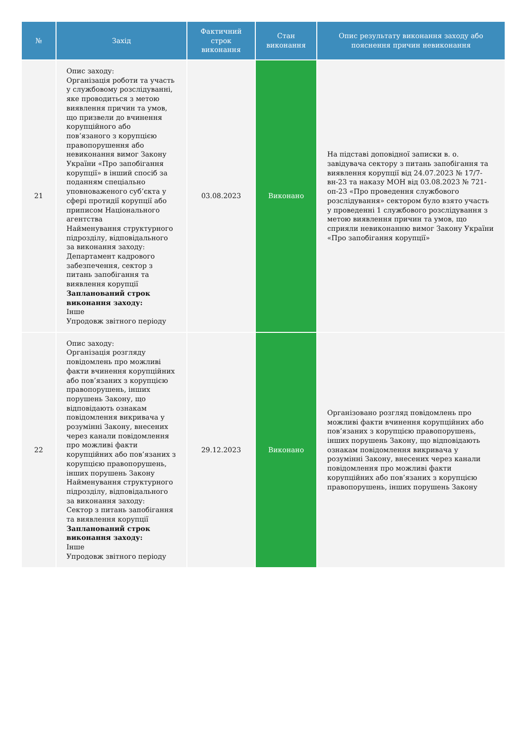| № | Захід | Фактичний строк виконання | Стан виконання | Опис результату виконання заходу або пояснення причин невиконання |
| --- | --- | --- | --- | --- |
| 21 | Опис заходу: Організація роботи та участь у службовому розслідуванні, яке проводиться з метою виявлення причин та умов, що призвели до вчинення корупційного або пов’язаного з корупцією правопорушення або невиконання вимог Закону України «Про запобігання корупції» в інший спосіб за поданням спеціально уповноваженого суб’єкта у сфері протидії корупції або приписом Національного агентства Найменування структурного підрозділу, відповідального за виконання заходу: Департамент кадрового забезпечення, сектор з питань запобігання та виявлення корупції Запланований строк виконання заходу: Інше Упродовж звітного періоду | 03.08.2023 | Виконано | На підставі доповідної записки в. о. завідувача сектору з питань запобігання та виявлення корупції від 24.07.2023 № 17/7-вн-23 та наказу МОН від 03.08.2023 № 721-оп-23 «Про проведення службового розслідування» сектором було взято участь у проведенні 1 службового розслідування з метою виявлення причин та умов, що сприяли невиконанню вимог Закону України «Про запобігання корупції» |
| 22 | Опис заходу: Організація розгляду повідомлень про можливі факти вчинення корупційних або пов’язаних з корупцією правопорушень, інших порушень Закону, що відповідають ознакам повідомлення викривача у розумінні Закону, внесених через канали повідомлення про можливі факти корупційних або пов’язаних з корупцією правопорушень, інших порушень Закону Найменування структурного підрозділу, відповідального за виконання заходу: Сектор з питань запобігання та виявлення корупції Запланований строк виконання заходу: Інше Упродовж звітного періоду | 29.12.2023 | Виконано | Організовано розгляд повідомлень про можливі факти вчинення корупційних або пов’язаних з корупцією правопорушень, інших порушень Закону, що відповідають ознакам повідомлення викривача у розумінні Закону, внесених через канали повідомлення про можливі факти корупційних або пов’язаних з корупцією правопорушень, інших порушень Закону |